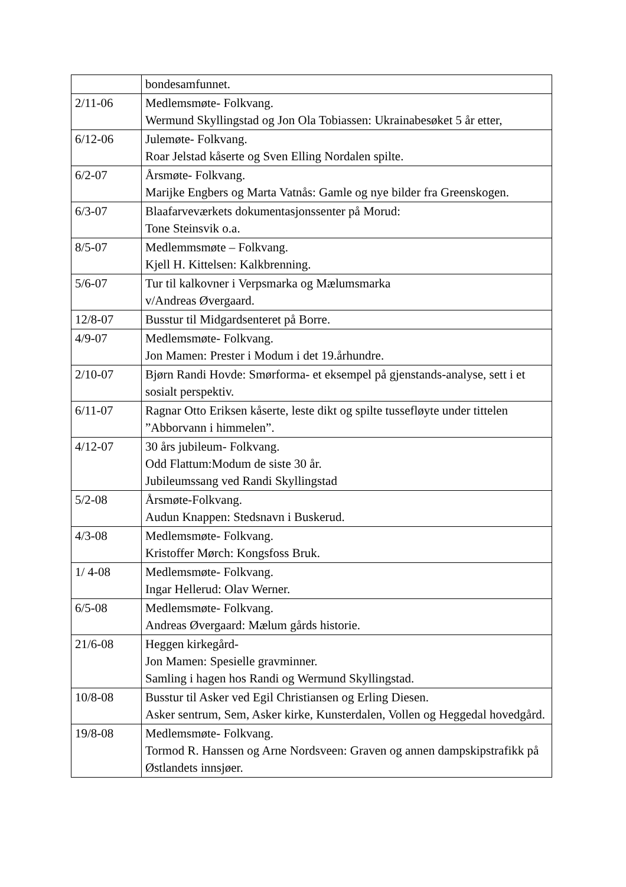| | bondesamfunnet. |
| 2/11-06 | Medlemsmøte- Folkvang. Wermund Skyllingstad og Jon Ola Tobiassen: Ukrainabesøket 5 år etter, |
| 6/12-06 | Julemøte- Folkvang. Roar Jelstad kåserte og Sven Elling Nordalen spilte. |
| 6/2-07 | Årsmøte- Folkvang. Marijke Engbers og Marta Vatnås: Gamle og nye bilder fra Greenskogen. |
| 6/3-07 | Blaafarveværkets dokumentasjonssenter på Morud: Tone Steinsvik o.a. |
| 8/5-07 | Medlemmsmøte – Folkvang. Kjell H. Kittelsen: Kalkbrenning. |
| 5/6-07 | Tur til kalkovner i Verpsmarka og Mælumsmarka v/Andreas Øvergaard. |
| 12/8-07 | Busstur til Midgardsenteret på Borre. |
| 4/9-07 | Medlemsmøte- Folkvang. Jon Mamen: Prester i Modum i det 19.århundre. |
| 2/10-07 | Bjørn Randi Hovde: Smørforma- et eksempel på gjenstands-analyse, sett i et sosialt perspektiv. |
| 6/11-07 | Ragnar Otto Eriksen kåserte, leste dikt og spilte tussefløyte under tittelen ”Abborvann i himmelen”. |
| 4/12-07 | 30 års jubileum- Folkvang. Odd Flattum:Modum de siste 30 år. Jubileumssang ved Randi Skyllingstad |
| 5/2-08 | Årsmøte-Folkvang. Audun Knappen: Stedsnavn i Buskerud. |
| 4/3-08 | Medlemsmøte- Folkvang. Kristoffer Mørch: Kongsfoss Bruk. |
| 1/ 4-08 | Medlemsmøte- Folkvang. Ingar Hellerud: Olav Werner. |
| 6/5-08 | Medlemsmøte- Folkvang. Andreas Øvergaard: Mælum gårds historie. |
| 21/6-08 | Heggen kirkegård- Jon Mamen: Spesielle gravminner. Samling i hagen hos Randi og Wermund Skyllingstad. |
| 10/8-08 | Busstur til Asker ved Egil Christiansen og Erling Diesen. Asker sentrum, Sem, Asker kirke, Kunsterdalen, Vollen og Heggedal hovedgård. |
| 19/8-08 | Medlemsmøte- Folkvang. Tormod R. Hanssen og Arne Nordsveen: Graven og annen dampskipstrafikk på Østlandets innsjøer. |